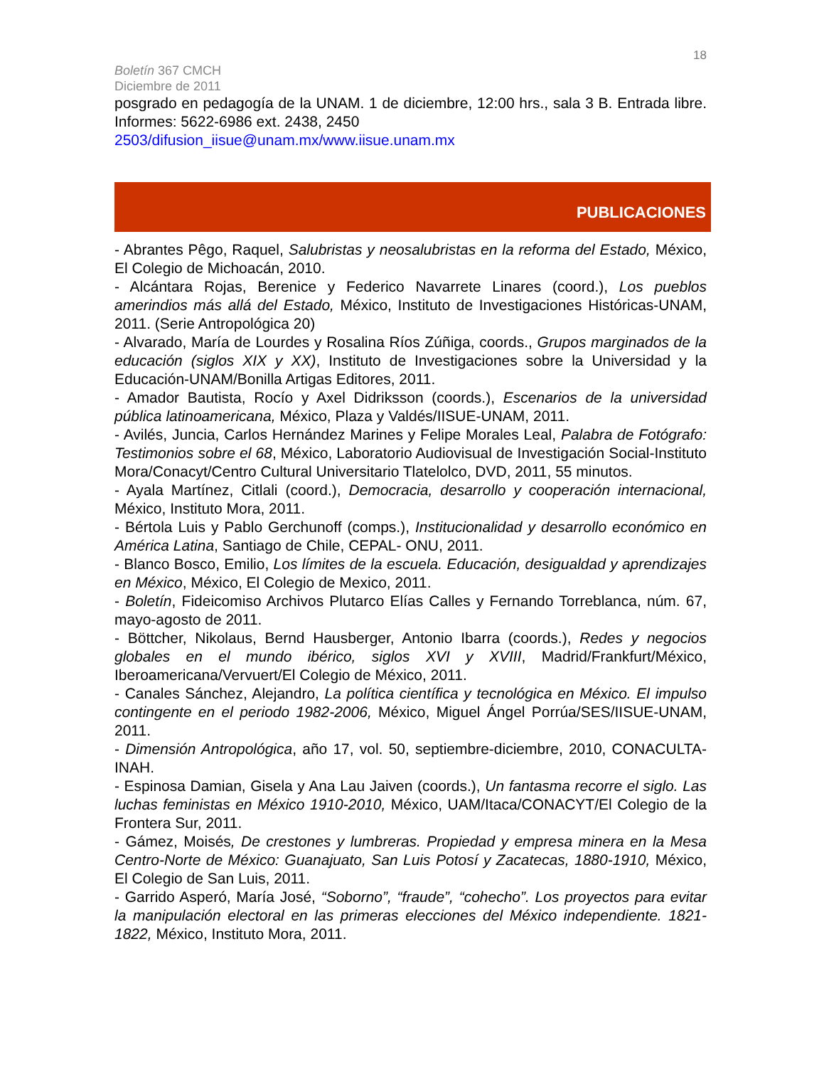18
Boletín 367 CMCH
Diciembre de 2011
posgrado en pedagogía de la UNAM. 1 de diciembre, 12:00 hrs., sala 3 B. Entrada libre. Informes: 5622-6986 ext. 2438, 2450
2503/difusion_iisue@unam.mx/www.iisue.unam.mx
PUBLICACIONES
- Abrantes Pêgo, Raquel, Salubristas y neosalubristas en la reforma del Estado, México, El Colegio de Michoacán, 2010.
- Alcántara Rojas, Berenice y Federico Navarrete Linares (coord.), Los pueblos amerindios más allá del Estado, México, Instituto de Investigaciones Históricas-UNAM, 2011. (Serie Antropológica 20)
- Alvarado, María de Lourdes y Rosalina Ríos Zúñiga, coords., Grupos marginados de la educación (siglos XIX y XX), Instituto de Investigaciones sobre la Universidad y la Educación-UNAM/Bonilla Artigas Editores, 2011.
- Amador Bautista, Rocío y Axel Didriksson (coords.), Escenarios de la universidad pública latinoamericana, México, Plaza y Valdés/IISUE-UNAM, 2011.
- Avilés, Juncia, Carlos Hernández Marines y Felipe Morales Leal, Palabra de Fotógrafo: Testimonios sobre el 68, México, Laboratorio Audiovisual de Investigación Social-Instituto Mora/Conacyt/Centro Cultural Universitario Tlatelolco, DVD, 2011, 55 minutos.
- Ayala Martínez, Citlali (coord.), Democracia, desarrollo y cooperación internacional, México, Instituto Mora, 2011.
- Bértola Luis y Pablo Gerchunoff (comps.), Institucionalidad y desarrollo económico en América Latina, Santiago de Chile, CEPAL- ONU, 2011.
- Blanco Bosco, Emilio, Los límites de la escuela. Educación, desigualdad y aprendizajes en México, México, El Colegio de Mexico, 2011.
- Boletín, Fideicomiso Archivos Plutarco Elías Calles y Fernando Torreblanca, núm. 67, mayo-agosto de 2011.
- Böttcher, Nikolaus, Bernd Hausberger, Antonio Ibarra (coords.), Redes y negocios globales en el mundo ibérico, siglos XVI y XVIII, Madrid/Frankfurt/México, Iberoamericana/Vervuert/El Colegio de México, 2011.
- Canales Sánchez, Alejandro, La política científica y tecnológica en México. El impulso contingente en el periodo 1982-2006, México, Miguel Ángel Porrúa/SES/IISUE-UNAM, 2011.
- Dimensión Antropológica, año 17, vol. 50, septiembre-diciembre, 2010, CONACULTA-INAH.
- Espinosa Damian, Gisela y Ana Lau Jaiven (coords.), Un fantasma recorre el siglo. Las luchas feministas en México 1910-2010, México, UAM/Itaca/CONACYT/El Colegio de la Frontera Sur, 2011.
- Gámez, Moisés, De crestones y lumbreras. Propiedad y empresa minera en la Mesa Centro-Norte de México: Guanajuato, San Luis Potosí y Zacatecas, 1880-1910, México, El Colegio de San Luis, 2011.
- Garrido Asperó, María José, “Soborno”, “fraude”, “cohecho”. Los proyectos para evitar la manipulación electoral en las primeras elecciones del México independiente. 1821-1822, México, Instituto Mora, 2011.